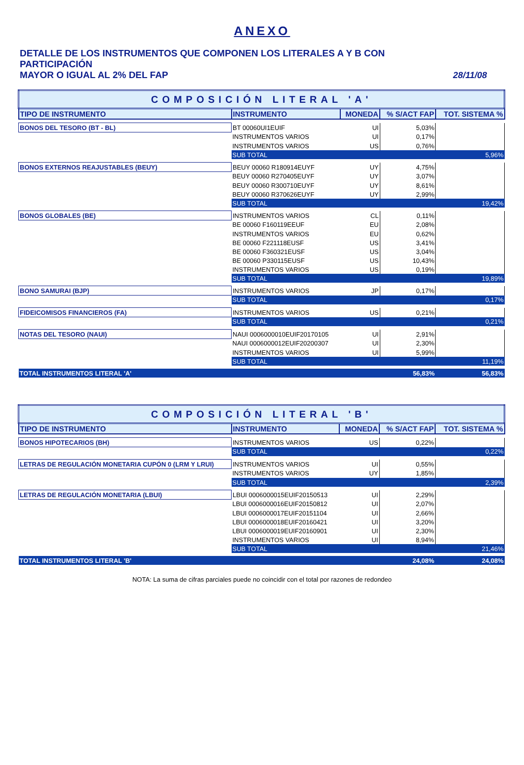ANEXO
DETALLE DE LOS INSTRUMENTOS QUE COMPONEN LOS LITERALES A Y B CON PARTICIPACIÓN
MAYOR O IGUAL AL 2% DEL FAP
28/11/08
| COMPOSICIÓN LITERAL 'A' | | | | |
| TIPO DE INSTRUMENTO | INSTRUMENTO | MONEDA | % S/ACT FAP | TOT. SISTEMA % |
| BONOS DEL TESORO (BT - BL) | BT 00060UI1EUIF | UI | 5,03% | |
| | INSTRUMENTOS VARIOS | UI | 0,17% | |
| | INSTRUMENTOS VARIOS | US | 0,76% | |
| | SUB TOTAL | | | 5,96% |
| BONOS EXTERNOS REAJUSTABLES (BEUY) | BEUY 00060 R180914EUYF | UY | 4,75% | |
| | BEUY 00060 R270405EUYF | UY | 3,07% | |
| | BEUY 00060 R300710EUYF | UY | 8,61% | |
| | BEUY 00060 R370626EUYF | UY | 2,99% | |
| | SUB TOTAL | | | 19,42% |
| BONOS GLOBALES (BE) | INSTRUMENTOS VARIOS | CL | 0,11% | |
| | BE 00060 F160119EEUF | EU | 2,08% | |
| | INSTRUMENTOS VARIOS | EU | 0,62% | |
| | BE 00060 F221118EUSF | US | 3,41% | |
| | BE 00060 F360321EUSF | US | 3,04% | |
| | BE 00060 P330115EUSF | US | 10,43% | |
| | INSTRUMENTOS VARIOS | US | 0,19% | |
| | SUB TOTAL | | | 19,89% |
| BONO SAMURAI (BJP) | INSTRUMENTOS VARIOS | JP | 0,17% | |
| | SUB TOTAL | | | 0,17% |
| FIDEICOMISOS FINANCIEROS (FA) | INSTRUMENTOS VARIOS | US | 0,21% | |
| | SUB TOTAL | | | 0,21% |
| NOTAS DEL TESORO (NAUI) | NAUI 0006000010EUIF20170105 | UI | 2,91% | |
| | NAUI 0006000012EUIF20200307 | UI | 2,30% | |
| | INSTRUMENTOS VARIOS | UI | 5,99% | |
| | SUB TOTAL | | | 11,19% |
| TOTAL INSTRUMENTOS LITERAL 'A' | | | 56,83% | 56,83% |
| COMPOSICIÓN LITERAL 'B' | | | | |
| TIPO DE INSTRUMENTO | INSTRUMENTO | MONEDA | % S/ACT FAP | TOT. SISTEMA % |
| BONOS HIPOTECARIOS (BH) | INSTRUMENTOS VARIOS | US | 0,22% | |
| | SUB TOTAL | | | 0,22% |
| LETRAS DE REGULACIÓN MONETARIA CUPÓN 0 (LRM Y LRUI) | INSTRUMENTOS VARIOS | UI | 0,55% | |
| | INSTRUMENTOS VARIOS | UY | 1,85% | |
| | SUB TOTAL | | | 2,39% |
| LETRAS DE REGULACIÓN MONETARIA (LBUI) | LBUI 0006000015EUIF20150513 | UI | 2,29% | |
| | LBUI 0006000016EUIF20150812 | UI | 2,07% | |
| | LBUI 0006000017EUIF20151104 | UI | 2,66% | |
| | LBUI 0006000018EUIF20160421 | UI | 3,20% | |
| | LBUI 0006000019EUIF20160901 | UI | 2,30% | |
| | INSTRUMENTOS VARIOS | UI | 8,94% | |
| | SUB TOTAL | | | 21,46% |
| TOTAL INSTRUMENTOS LITERAL 'B' | | | 24,08% | 24,08% |
NOTA: La suma de cifras parciales puede no coincidir con el total por razones de redondeo